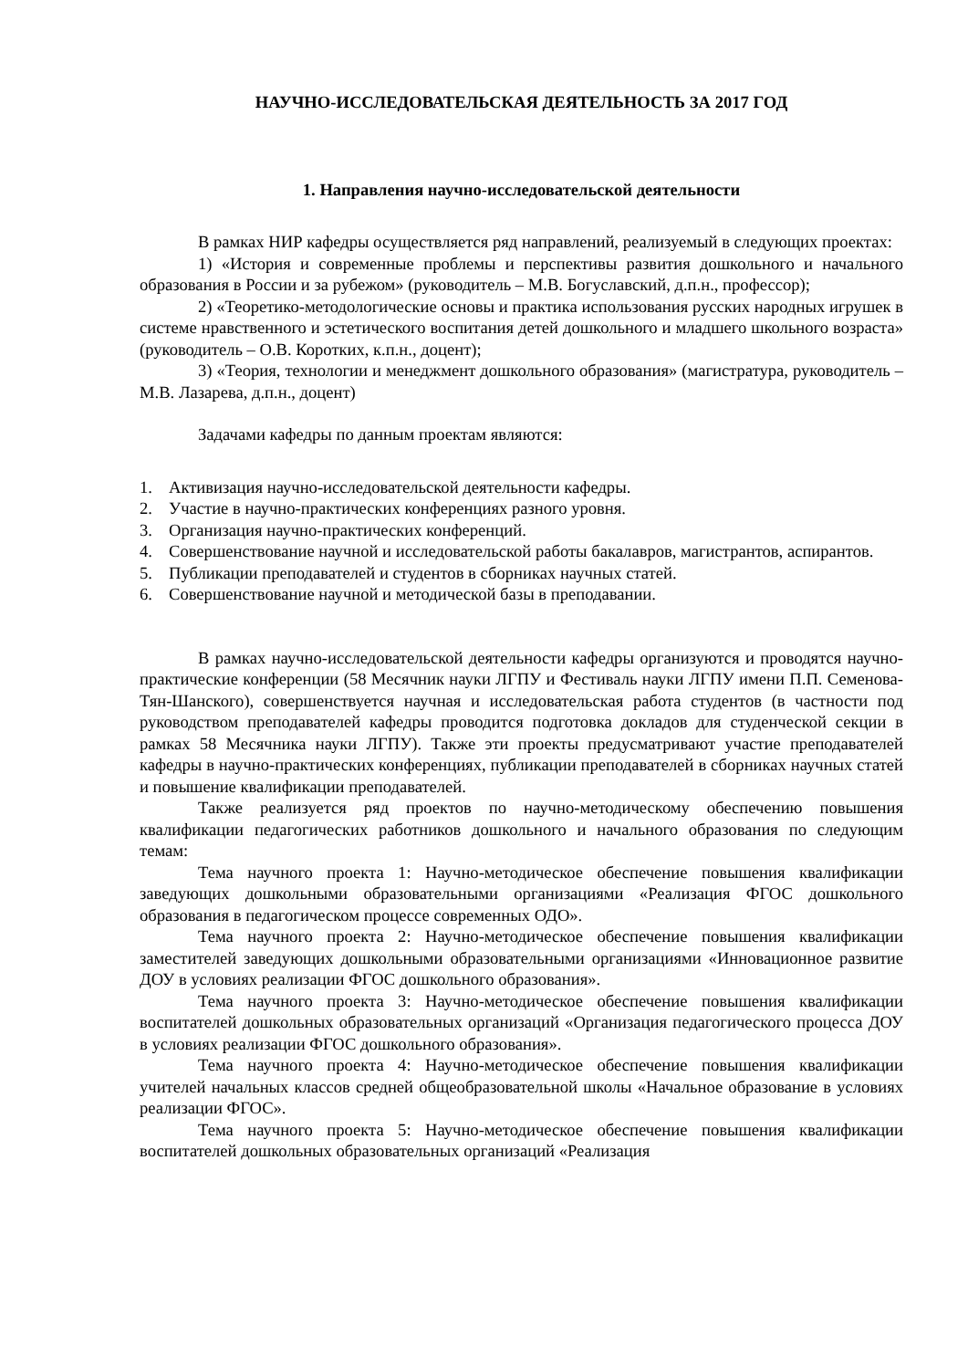НАУЧНО-ИССЛЕДОВАТЕЛЬСКАЯ ДЕЯТЕЛЬНОСТЬ ЗА 2017 ГОД
1. Направления научно-исследовательской деятельности
В рамках НИР кафедры осуществляется ряд направлений, реализуемый в следующих проектах:
1) «История и современные проблемы и перспективы развития дошкольного и начального образования в России и за рубежом» (руководитель – М.В. Богуславский, д.п.н., профессор);
2) «Теоретико-методологические основы и практика использования русских народных игрушек в системе нравственного и эстетического воспитания детей дошкольного и младшего школьного возраста» (руководитель – О.В. Коротких, к.п.н., доцент);
3) «Теория, технологии и менеджмент дошкольного образования» (магистратура, руководитель – М.В. Лазарева, д.п.н., доцент)
Задачами кафедры по данным проектам являются:
1. Активизация научно-исследовательской деятельности кафедры.
2. Участие в научно-практических конференциях разного уровня.
3. Организация научно-практических конференций.
4. Совершенствование научной и исследовательской работы бакалавров, магистрантов, аспирантов.
5. Публикации преподавателей и студентов в сборниках научных статей.
6. Совершенствование научной и методической базы в преподавании.
В рамках научно-исследовательской деятельности кафедры организуются и проводятся научно-практические конференции (58 Месячник науки ЛГПУ и Фестиваль науки ЛГПУ имени П.П. Семенова-Тян-Шанского), совершенствуется научная и исследовательская работа студентов (в частности под руководством преподавателей кафедры проводится подготовка докладов для студенческой секции в рамках 58 Месячника науки ЛГПУ). Также эти проекты предусматривают участие преподавателей кафедры в научно-практических конференциях, публикации преподавателей в сборниках научных статей и повышение квалификации преподавателей.
Также реализуется ряд проектов по научно-методическому обеспечению повышения квалификации педагогических работников дошкольного и начального образования по следующим темам:
Тема научного проекта 1: Научно-методическое обеспечение повышения квалификации заведующих дошкольными образовательными организациями «Реализация ФГОС дошкольного образования в педагогическом процессе современных ОДО».
Тема научного проекта 2: Научно-методическое обеспечение повышения квалификации заместителей заведующих дошкольными образовательными организациями «Инновационное развитие ДОУ в условиях реализации ФГОС дошкольного образования».
Тема научного проекта 3: Научно-методическое обеспечение повышения квалификации воспитателей дошкольных образовательных организаций «Организация педагогического процесса ДОУ в условиях реализации ФГОС дошкольного образования».
Тема научного проекта 4: Научно-методическое обеспечение повышения квалификации учителей начальных классов средней общеобразовательной школы «Начальное образование в условиях реализации ФГОС».
Тема научного проекта 5: Научно-методическое обеспечение повышения квалификации воспитателей дошкольных образовательных организаций «Реализация